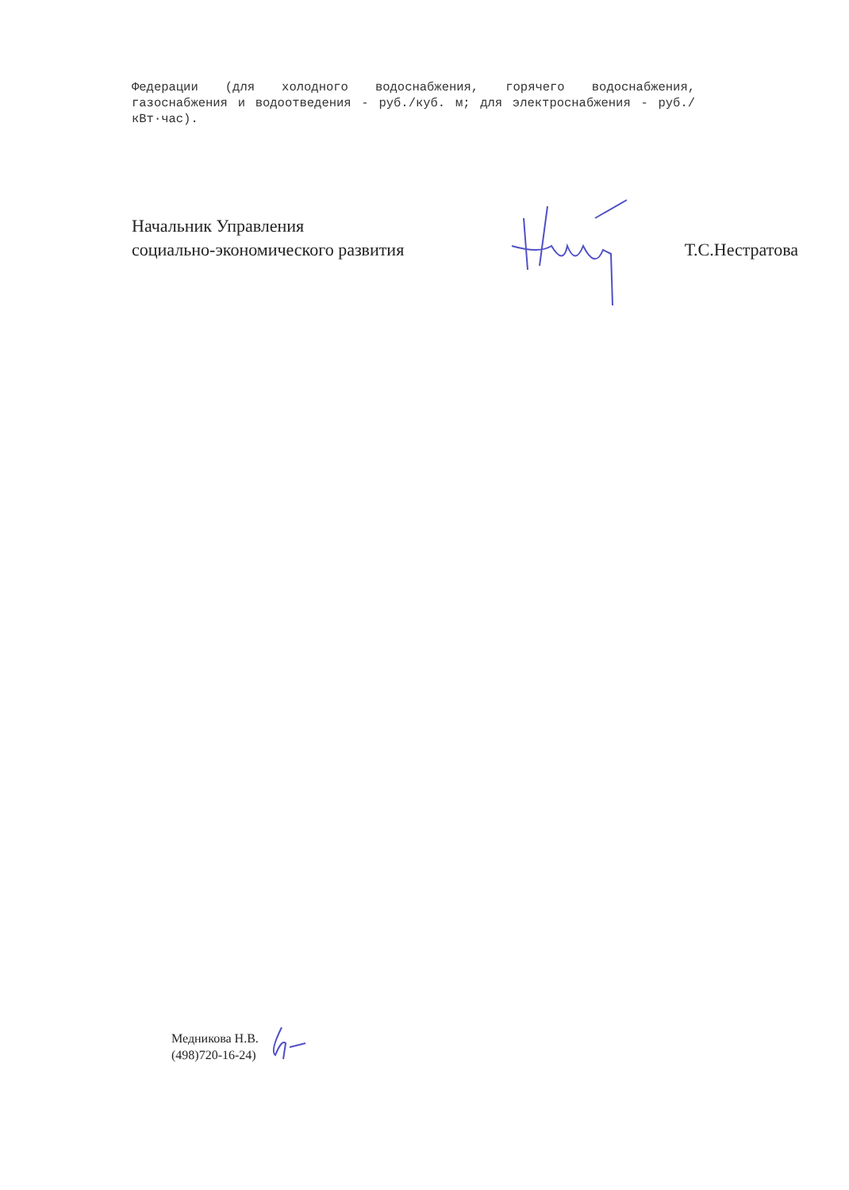Федерации (для холодного водоснабжения, горячего водоснабжения, газоснабжения и водоотведения - руб./куб. м; для электроснабжения - руб./кВт·час).
Начальник Управления
социально-экономического развития
Т.С.Нестратова
Медникова Н.В.
(498)720-16-24)